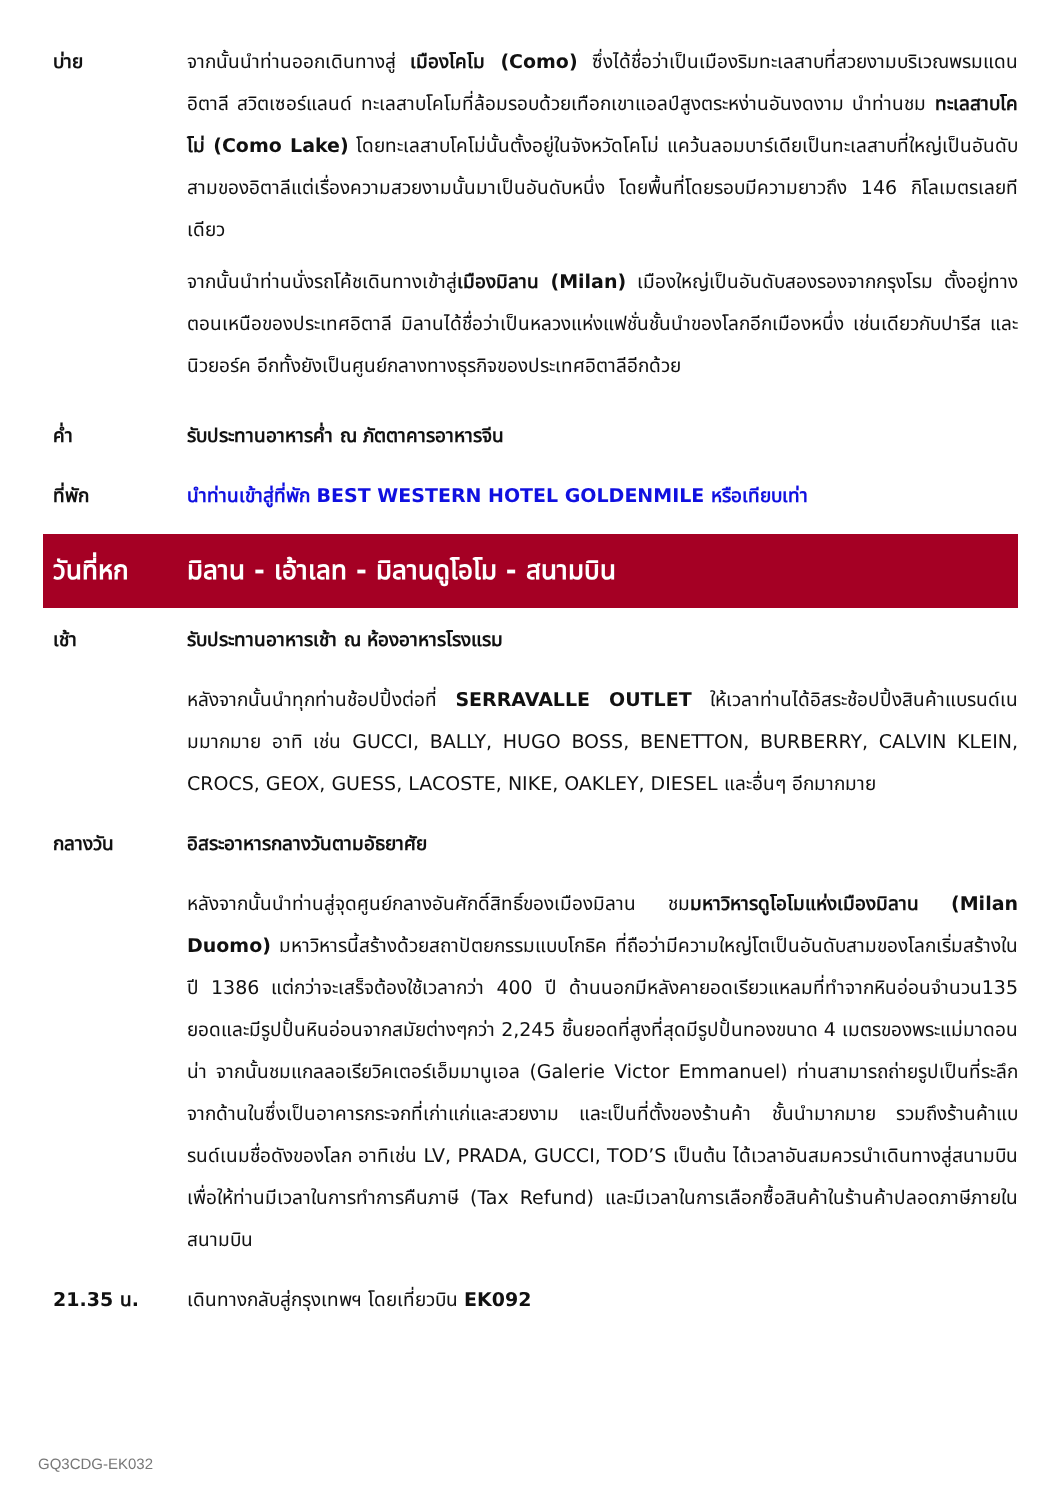บ่าย จากนั้นนำท่านออกเดินทางสู่ เมืองโคโม (Como) ซึ่งได้ชื่อว่าเป็นเมืองริมทะเลสาบที่สวยงามบริเวณพรมแดนอิตาลี สวิตเซอร์แลนด์ ทะเลสาบโคโมที่ล้อมรอบด้วยเทือกเขาแอลป์สูงตระหง่านอันงดงาม นำท่านชม ทะเลสาบโคโม่ (Como Lake) โดยทะเลสาบโคโม่นั้นตั้งอยู่ในจังหวัดโคโม่ แคว้นลอมบาร์เดียเป็นทะเลสาบที่ใหญ่เป็นอันดับสามของอิตาลีแต่เรื่องความสวยงามนั้นมาเป็นอันดับหนึ่ง โดยพื้นที่โดยรอบมีความยาวถึง 146 กิโลเมตรเลยทีเดียว
จากนั้นนำท่านนั่งรถโค้ชเดินทางเข้าสู่เมืองมิลาน (Milan) เมืองใหญ่เป็นอันดับสองรองจากกรุงโรม ตั้งอยู่ทางตอนเหนือของประเทศอิตาลี มิลานได้ชื่อว่าเป็นหลวงแห่งแฟชั่นชั้นนำของโลกอีกเมืองหนึ่ง เช่นเดียวกับปารีส และนิวยอร์ค อีกทั้งยังเป็นศูนย์กลางทางธุรกิจของประเทศอิตาลีอีกด้วย
ค่ำ รับประทานอาหารค่ำ ณ ภัตตาคารอาหารจีน
ที่พัก นำท่านเข้าสู่ที่พัก BEST WESTERN HOTEL GOLDENMILE หรือเทียบเท่า
วันที่หก
มิลาน - เอ้าเลท - มิลานดูโอโม - สนามบิน
เช้า รับประทานอาหารเช้า ณ ห้องอาหารโรงแรม
หลังจากนั้นนำทุกท่านช้อปปิ้งต่อที่ SERRAVALLE OUTLET ให้เวลาท่านได้อิสระช้อปปิ้งสินค้าแบรนด์เนมมากมาย อาทิ เช่น GUCCI, BALLY, HUGO BOSS, BENETTON, BURBERRY, CALVIN KLEIN, CROCS, GEOX, GUESS, LACOSTE, NIKE, OAKLEY, DIESEL และอื่นๆ อีกมากมาย
กลางวัน อิสระอาหารกลางวันตามอัธยาศัย
หลังจากนั้นนำท่านสู่จุดศูนย์กลางอันศักดิ์สิทธิ์ของเมืองมิลาน ชมมหาวิหารดูโอโมแห่งเมืองมิลาน (Milan Duomo) มหาวิหารนี้สร้างด้วยสถาปัตยกรรมแบบโกธิค ที่ถือว่ามีความใหญ่โตเป็นอันดับสามของโลกเริ่มสร้างในปี 1386 แต่กว่าจะเสร็จต้องใช้เวลากว่า 400 ปี ด้านนอกมีหลังคายอดเรียวแหลมที่ทำจากหินอ่อนจำนวน135 ยอดและมีรูปปั้นหินอ่อนจากสมัยต่างๆกว่า 2,245 ชิ้นยอดที่สูงที่สุดมีรูปปั้นทองขนาด 4 เมตรของพระแม่มาดอนน่า จากนั้นชมแกลลอเรียวิคเตอร์เอ็มมานูเอล (Galerie Victor Emmanuel) ท่านสามารถถ่ายรูปเป็นที่ระลึกจากด้านในซึ่งเป็นอาคารกระจกที่เก่าแก่และสวยงาม และเป็นที่ตั้งของร้านค้า ชั้นนำมากมาย รวมถึงร้านค้าแบรนด์เนมชื่อดังของโลก อาทิเช่น LV, PRADA, GUCCI, TOD’S เป็นต้น ได้เวลาอันสมควรนำเดินทางสู่สนามบิน เพื่อให้ท่านมีเวลาในการทำการคืนภาษี (Tax Refund) และมีเวลาในการเลือกซื้อสินค้าในร้านค้าปลอดภาษีภายในสนามบิน
21.35 น. เดินทางกลับสู่กรุงเทพฯ โดยเที่ยวบิน EK092
GQ3CDG-EK032